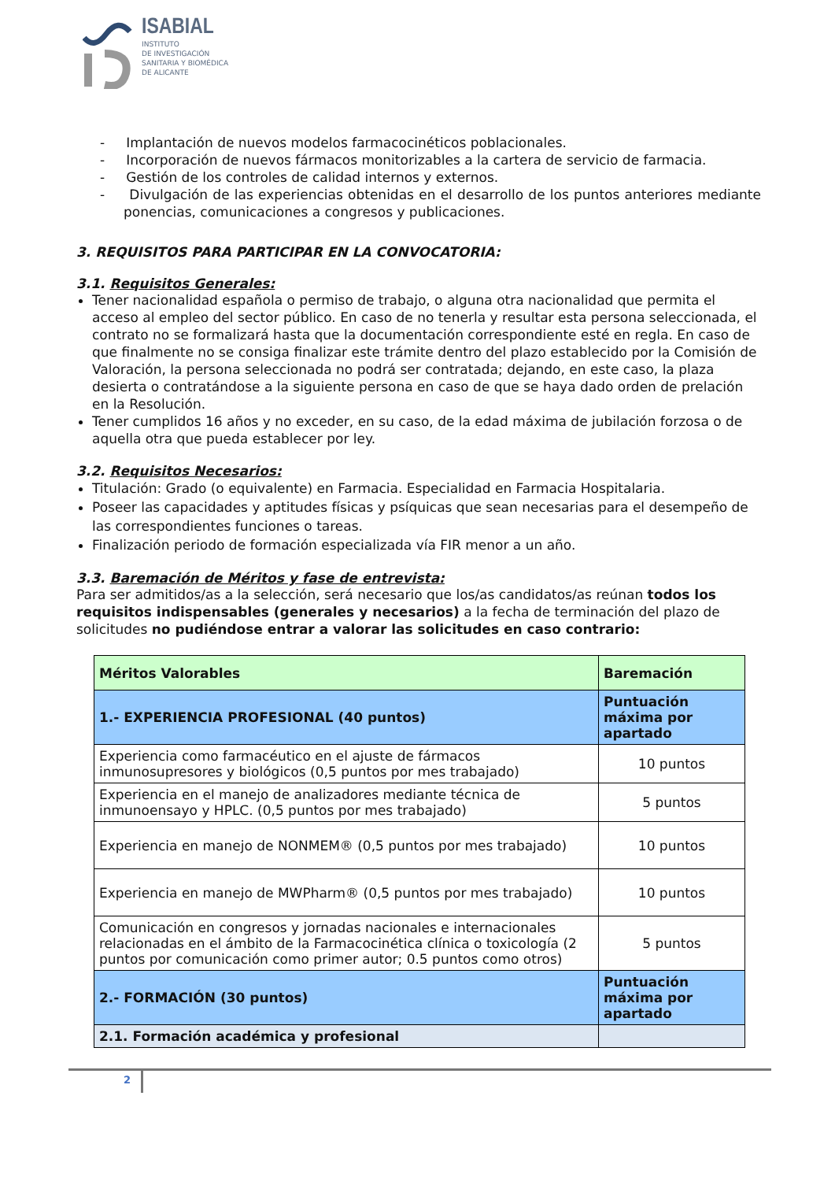ISABIAL
INSTITUTO
DE INVESTIGACIÓN
SANITARIA Y BIOMÉDICA
DE ALICANTE
- Implantación de nuevos modelos farmacocinéticos poblacionales.
- Incorporación de nuevos fármacos monitorizables a la cartera de servicio de farmacia.
- Gestión de los controles de calidad internos y externos.
- Divulgación de las experiencias obtenidas en el desarrollo de los puntos anteriores mediante ponencias, comunicaciones a congresos y publicaciones.
3. REQUISITOS PARA PARTICIPAR EN LA CONVOCATORIA:
3.1. Requisitos Generales:
Tener nacionalidad española o permiso de trabajo, o alguna otra nacionalidad que permita el acceso al empleo del sector público. En caso de no tenerla y resultar esta persona seleccionada, el contrato no se formalizará hasta que la documentación correspondiente esté en regla. En caso de que finalmente no se consiga finalizar este trámite dentro del plazo establecido por la Comisión de Valoración, la persona seleccionada no podrá ser contratada; dejando, en este caso, la plaza desierta o contratándose a la siguiente persona en caso de que se haya dado orden de prelación en la Resolución.
Tener cumplidos 16 años y no exceder, en su caso, de la edad máxima de jubilación forzosa o de aquella otra que pueda establecer por ley.
3.2. Requisitos Necesarios:
Titulación: Grado (o equivalente) en Farmacia. Especialidad en Farmacia Hospitalaria.
Poseer las capacidades y aptitudes físicas y psíquicas que sean necesarias para el desempeño de las correspondientes funciones o tareas.
Finalización periodo de formación especializada vía FIR menor a un año.
3.3. Baremación de Méritos y fase de entrevista:
Para ser admitidos/as a la selección, será necesario que los/as candidatos/as reúnan todos los requisitos indispensables (generales y necesarios) a la fecha de terminación del plazo de solicitudes no pudiéndose entrar a valorar las solicitudes en caso contrario:
| Méritos Valorables | Baremación |
| --- | --- |
| 1.- EXPERIENCIA PROFESIONAL (40 puntos) | Puntuación máxima por apartado |
| Experiencia como farmacéutico en el ajuste de fármacos inmunosupresores y biológicos (0,5 puntos por mes trabajado) | 10 puntos |
| Experiencia en el manejo de analizadores mediante técnica de inmunoensayo y HPLC. (0,5 puntos por mes trabajado) | 5 puntos |
| Experiencia en manejo de NONMEM® (0,5 puntos por mes trabajado) | 10 puntos |
| Experiencia en manejo de MWPharm® (0,5 puntos por mes trabajado) | 10 puntos |
| Comunicación en congresos y jornadas nacionales e internacionales relacionadas en el ámbito de la Farmacocinética clínica o toxicología (2 puntos por comunicación como primer autor; 0.5 puntos como otros) | 5 puntos |
| 2.- FORMACIÓN (30 puntos) | Puntuación máxima por apartado |
| 2.1. Formación académica y profesional | |
2